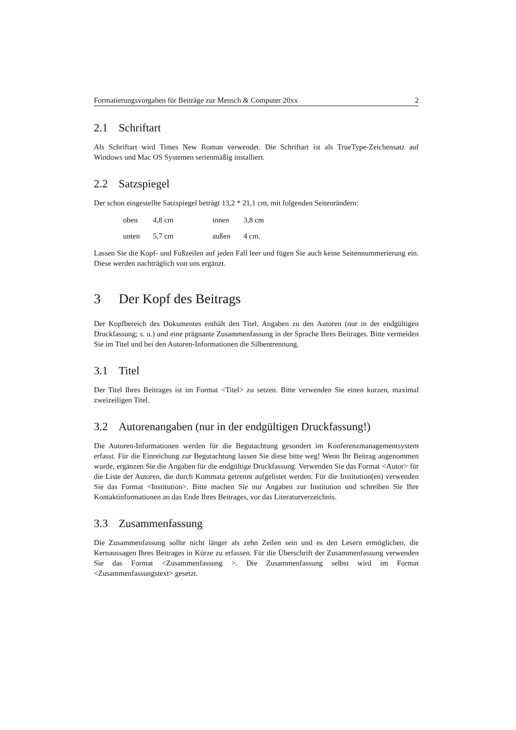Formatierungsvorgaben für Beiträge zur Mensch & Computer 20xx 2
2.1 Schriftart
Als Schriftart wird Times New Roman verwendet. Die Schriftart ist als TrueType-Zeichensatz auf Windows und Mac OS Systemen serienmäßig installiert.
2.2 Satzspiegel
Der schon eingestellte Satzspiegel beträgt 13,2 * 21,1 cm, mit folgenden Seitenrändern:
| oben | 4,8 cm | innen | 3,8 cm |
| unten | 5,7 cm | außen | 4 cm. |
Lassen Sie die Kopf- und Fußzeilen auf jeden Fall leer und fügen Sie auch keine Seitennummerierung ein. Diese werden nachträglich von uns ergänzt.
3 Der Kopf des Beitrags
Der Kopfbereich des Dokumentes enthält den Titel, Angaben zu den Autoren (nur in der endgültigen Druckfassung; s. u.) und eine prägnante Zusammenfassung in der Sprache Ihres Beitrages. Bitte vermeiden Sie im Titel und bei den Autoren-Informationen die Silbentrennung.
3.1 Titel
Der Titel Ihres Beitrages ist im Format <Titel> zu setzen. Bitte verwenden Sie einen kurzen, maximal zweizeiligen Titel.
3.2 Autorenangaben (nur in der endgültigen Druckfassung!)
Die Autoren-Informationen werden für die Begutachtung gesondert im Konferenzmanagementsystem erfasst. Für die Einreichung zur Begutachtung lassen Sie diese bitte weg! Wenn Ihr Beitrag angenommen wurde, ergänzen Sie die Angaben für die endgültige Druckfassung. Verwenden Sie das Format <Autor> für die Liste der Autoren, die durch Kommata getrennt aufgelistet werden. Für die Institution(en) verwenden Sie das Format <Institution>. Bitte machen Sie nur Angaben zur Institution und schreiben Sie Ihre Kontaktinformationen an das Ende Ihres Beitrages, vor das Literaturverzeichnis.
3.3 Zusammenfassung
Die Zusammenfassung sollte nicht länger als zehn Zeilen sein und es den Lesern ermöglichen, die Kernaussagen Ihres Beitrages in Kürze zu erfassen. Für die Überschrift der Zusammenfassung verwenden Sie das Format <Zusammenfassung >. Die Zusammenfassung selbst wird im Format <Zusammenfassungstext> gesetzt.